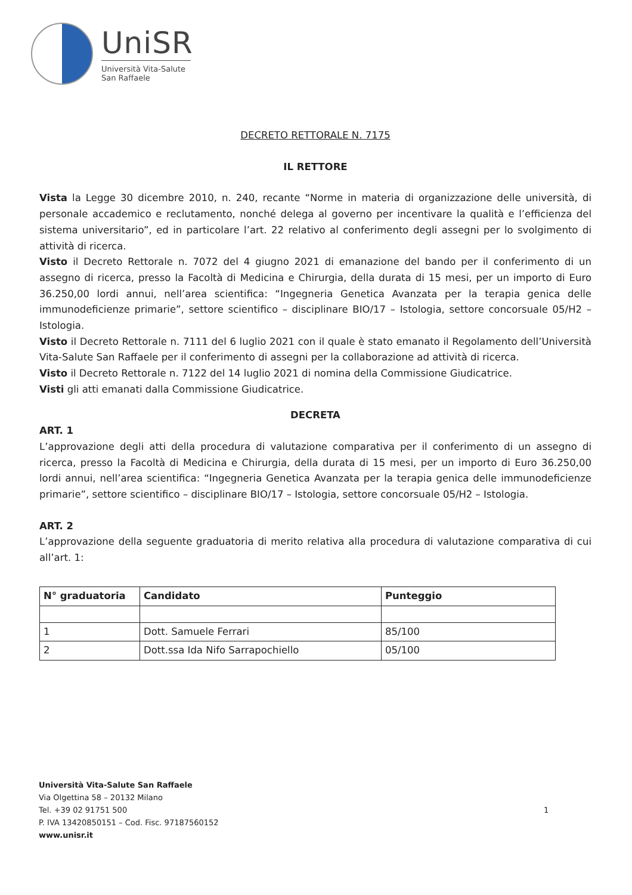UniSR
Università Vita-Salute
San Raffaele
DECRETO RETTORALE N. 7175
IL RETTORE
Vista la Legge 30 dicembre 2010, n. 240, recante “Norme in materia di organizzazione delle università, di personale accademico e reclutamento, nonché delega al governo per incentivare la qualità e l’efficienza del sistema universitario”, ed in particolare l’art. 22 relativo al conferimento degli assegni per lo svolgimento di attività di ricerca.
Visto il Decreto Rettorale n. 7072 del 4 giugno 2021 di emanazione del bando per il conferimento di un assegno di ricerca, presso la Facoltà di Medicina e Chirurgia, della durata di 15 mesi, per un importo di Euro 36.250,00 lordi annui, nell’area scientifica: “Ingegneria Genetica Avanzata per la terapia genica delle immunodeficienze primarie”, settore scientifico – disciplinare BIO/17 – Istologia, settore concorsuale 05/H2 – Istologia.
Visto il Decreto Rettorale n. 7111 del 6 luglio 2021 con il quale è stato emanato il Regolamento dell’Università Vita-Salute San Raffaele per il conferimento di assegni per la collaborazione ad attività di ricerca.
Visto il Decreto Rettorale n. 7122 del 14 luglio 2021 di nomina della Commissione Giudicatrice.
Visti gli atti emanati dalla Commissione Giudicatrice.
DECRETA
ART. 1
L’approvazione degli atti della procedura di valutazione comparativa per il conferimento di un assegno di ricerca, presso la Facoltà di Medicina e Chirurgia, della durata di 15 mesi, per un importo di Euro 36.250,00 lordi annui, nell’area scientifica: “Ingegneria Genetica Avanzata per la terapia genica delle immunodeficienze primarie”, settore scientifico – disciplinare BIO/17 – Istologia, settore concorsuale 05/H2 – Istologia.
ART. 2
L’approvazione della seguente graduatoria di merito relativa alla procedura di valutazione comparativa di cui all’art. 1:
| N° graduatoria | Candidato | Punteggio |
| --- | --- | --- |
| 1 | Dott. Samuele Ferrari | 85/100 |
| 2 | Dott.ssa Ida Nifo Sarrapochiello | 05/100 |
Università Vita-Salute San Raffaele
Via Olgettina 58 – 20132 Milano
Tel. +39 02 91751 500
P. IVA 13420850151 – Cod. Fisc. 97187560152
www.unisr.it
1